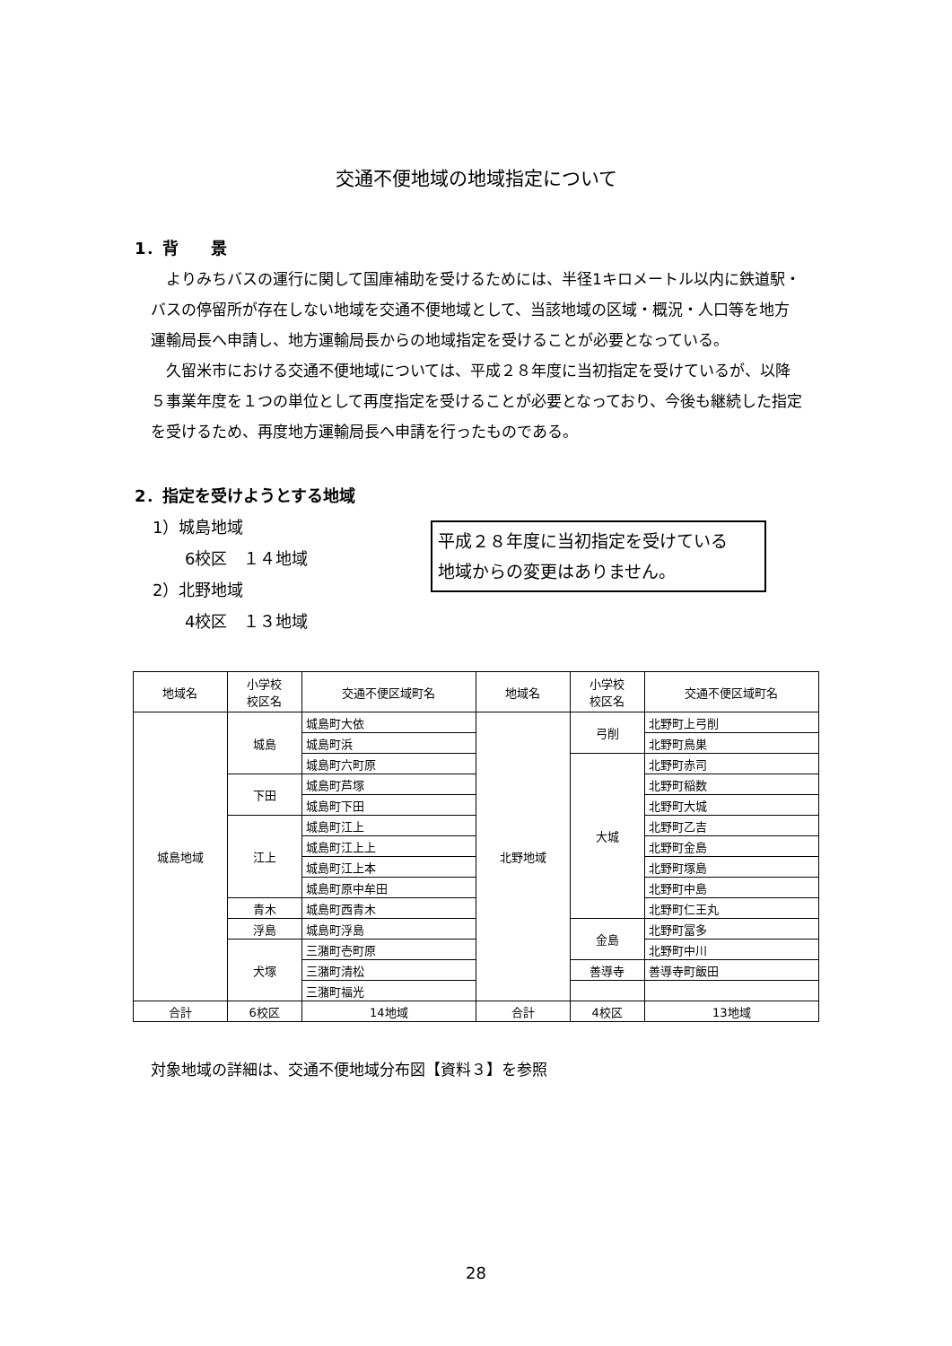交通不便地域の地域指定について
1．背　　景
よりみちバスの運行に関して国庫補助を受けるためには、半径1キロメートル以内に鉄道駅・バスの停留所が存在しない地域を交通不便地域として、当該地域の区域・概況・人口等を地方運輸局長へ申請し、地方運輸局長からの地域指定を受けることが必要となっている。
久留米市における交通不便地域については、平成２８年度に当初指定を受けているが、以降５事業年度を１つの単位として再度指定を受けることが必要となっており、今後も継続した指定を受けるため、再度地方運輸局長へ申請を行ったものである。
2．指定を受けようとする地域
1）城島地域
  6校区　１４地域
2）北野地域
  4校区　１３地域
平成２８年度に当初指定を受けている
地域からの変更はありません。
| 地域名 | 小学校 校区名 | 交通不便区域町名 | 地域名 | 小学校 校区名 | 交通不便区域町名 |
| --- | --- | --- | --- | --- | --- |
| 城島地域 | 城島 | 城島町大依 | 北野地域 | 弓削 | 北野町上弓削 |
| | | 城島町浜 | | | 北野町鳥巣 |
| | | 城島町六町原 | | 大城 | 北野町赤司 |
| | 下田 | 城島町芦塚 | | | 北野町稲数 |
| | | 城島町下田 | | | 北野町大城 |
| | 江上 | 城島町江上 | | | 北野町乙吉 |
| | | 城島町江上上 | | | 北野町金島 |
| | | 城島町江上本 | | | 北野町塚島 |
| | | 城島町原中牟田 | | | 北野町中島 |
| | 青木 | 城島町西青木 | | | 北野町仁王丸 |
| | 浮島 | 城島町浮島 | | 金島 | 北野町冨多 |
| | 犬塚 | 三潴町壱町原 | | | 北野町中川 |
| | | 三潴町清松 | | 善導寺 | 善導寺町飯田 |
| | | 三潴町福光 | | | |
| 合計 | 6校区 | 14地域 | 合計 | 4校区 | 13地域 |
対象地域の詳細は、交通不便地域分布図【資料３】を参照
28